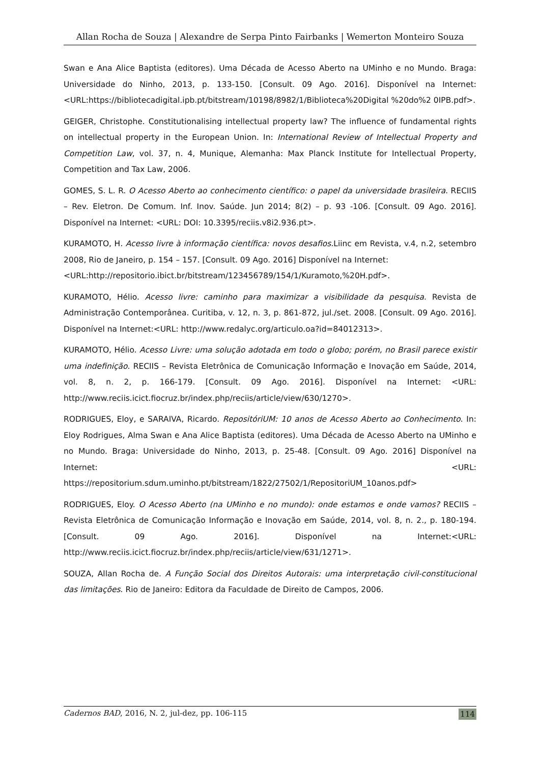Allan Rocha de Souza | Alexandre de Serpa Pinto Fairbanks | Wemerton Monteiro Souza
Swan e Ana Alice Baptista (editores). Uma Década de Acesso Aberto na UMinho e no Mundo. Braga: Universidade do Ninho, 2013, p. 133-150. [Consult. 09 Ago. 2016]. Disponível na Internet:<URL:https://bibliotecadigital.ipb.pt/bitstream/10198/8982/1/Biblioteca%20Digital %20do%2 0IPB.pdf>.
GEIGER, Christophe. Constitutionalising intellectual property law? The influence of fundamental rights on intellectual property in the European Union. In: International Review of Intellectual Property and Competition Law, vol. 37, n. 4, Munique, Alemanha: Max Planck Institute for Intellectual Property, Competition and Tax Law, 2006.
GOMES, S. L. R. O Acesso Aberto ao conhecimento científico: o papel da universidade brasileira. RECIIS – Rev. Eletron. De Comum. Inf. Inov. Saúde. Jun 2014; 8(2) – p. 93 -106. [Consult. 09 Ago. 2016]. Disponível na Internet: <URL: DOI: 10.3395/reciis.v8i2.936.pt>.
KURAMOTO, H. Acesso livre à informação científica: novos desafios. Liinc em Revista, v.4, n.2, setembro 2008, Rio de Janeiro, p. 154 – 157. [Consult. 09 Ago. 2016] Disponível na Internet:
<URL:http://repositorio.ibict.br/bitstream/123456789/154/1/Kuramoto,%20H.pdf>.
KURAMOTO, Hélio. Acesso livre: caminho para maximizar a visibilidade da pesquisa. Revista de Administração Contemporânea. Curitiba, v. 12, n. 3, p. 861-872, jul./set. 2008. [Consult. 09 Ago. 2016]. Disponível na Internet:<URL: http://www.redalyc.org/articulo.oa?id=84012313>.
KURAMOTO, Hélio. Acesso Livre: uma solução adotada em todo o globo; porém, no Brasil parece existir uma indefinição. RECIIS – Revista Eletrônica de Comunicação Informação e Inovação em Saúde, 2014, vol. 8, n. 2, p. 166-179. [Consult. 09 Ago. 2016]. Disponível na Internet: <URL: http://www.reciis.icict.fiocruz.br/index.php/reciis/article/view/630/1270>.
RODRIGUES, Eloy, e SARAIVA, Ricardo. RepositóriUM: 10 anos de Acesso Aberto ao Conhecimento. In: Eloy Rodrigues, Alma Swan e Ana Alice Baptista (editores). Uma Década de Acesso Aberto na UMinho e no Mundo. Braga: Universidade do Ninho, 2013, p. 25-48. [Consult. 09 Ago. 2016] Disponível na Internet: <URL: https://repositorium.sdum.uminho.pt/bitstream/1822/27502/1/RepositoriUM_10anos.pdf>
RODRIGUES, Eloy. O Acesso Aberto (na UMinho e no mundo): onde estamos e onde vamos? RECIIS – Revista Eletrônica de Comunicação Informação e Inovação em Saúde, 2014, vol. 8, n. 2., p. 180-194. [Consult. 09 Ago. 2016]. Disponível na Internet:<URL: http://www.reciis.icict.fiocruz.br/index.php/reciis/article/view/631/1271>.
SOUZA, Allan Rocha de. A Função Social dos Direitos Autorais: uma interpretação civil-constitucional das limitações. Rio de Janeiro: Editora da Faculdade de Direito de Campos, 2006.
Cadernos BAD, 2016, N. 2, jul-dez, pp. 106-115 114